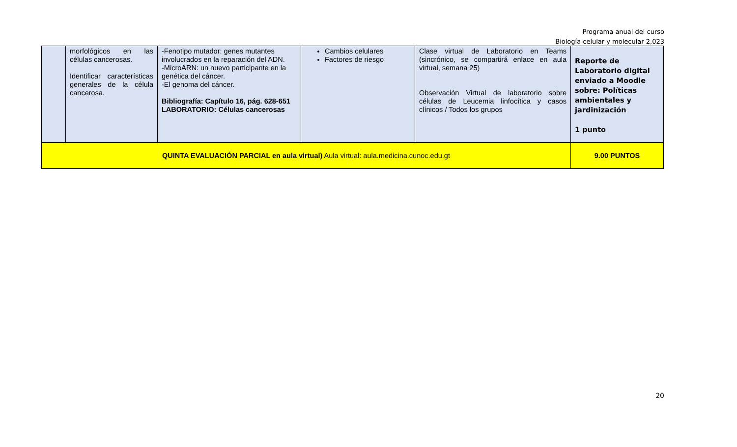Programa anual del curso
Biología celular y molecular 2,023
| | morfológicos en las células cancerosas. Identificar características generales de la célula cancerosa. | -Fenotipo mutador: genes mutantes involucrados en la reparación del ADN. -MicroARN: un nuevo participante en la genética del cáncer. -El genoma del cáncer. Bibliografía: Capítulo 16, pág. 628-651 LABORATORIO: Células cancerosas | Cambios celulares Factores de riesgo | Clase virtual de Laboratorio en Teams (sincrónico, se compartirá enlace en aula virtual, semana 25) Observación Virtual de laboratorio sobre células de Leucemia linfocítica y casos clínicos / Todos los grupos | Reporte de Laboratorio digital enviado a Moodle sobre: Políticas ambientales y jardinización 1 punto |
| QUINTA EVALUACIÓN PARCIAL en aula virtual) Aula virtual: aula.medicina.cunoc.edu.gt | | | | | 9.00 PUNTOS |
20